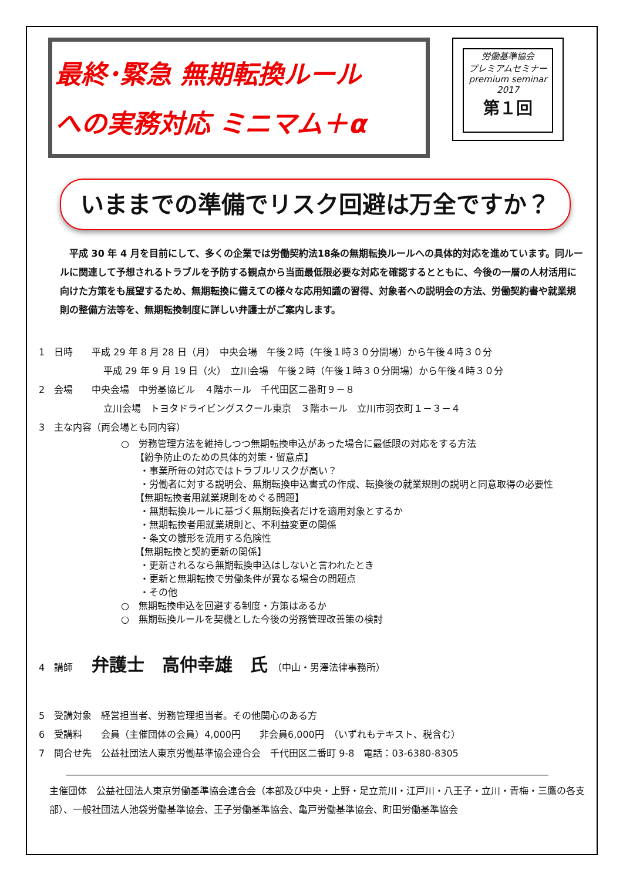最終･緊急 無期転換ルール
への実務対応 ミニマム＋α
労働基準協会
プレミアムセミナー
premium seminar
2017
第１回
いままでの準備でリスク回避は万全ですか？
　平成 30 年 4 月を目前にして、多くの企業では労働契約法18条の無期転換ルールへの具体的対応を進めています。同ルールに関連して予想されるトラブルを予防する観点から当面最低限必要な対応を確認するとともに、今後の一層の人材活用に向けた方策をも展望するため、無期転換に備えての様々な応用知識の習得、対象者への説明会の方法、労働契約書や就業規則の整備方法等を、無期転換制度に詳しい弁護士がご案内します。
1　日時　　平成 29 年 8 月 28 日（月）　中央会場　午後２時（午後１時３０分開場）から午後４時３０分
平成 29 年 9 月 19 日（火）　立川会場　午後２時（午後１時３０分開場）から午後４時３０分
2　会場　　中央会場　中労基協ビル　４階ホール　千代田区二番町９－８
立川会場　トヨタドライビングスクール東京　３階ホール　立川市羽衣町１－３－４
3　主な内容（両会場とも同内容）
○　労務管理方法を維持しつつ無期転換申込があった場合に最低限の対応をする方法
　　【紛争防止のための具体的対策・留意点】
　　・事業所毎の対応ではトラブルリスクが高い？
　　・労働者に対する説明会、無期転換申込書式の作成、転換後の就業規則の説明と同意取得の必要性
　　【無期転換者用就業規則をめぐる問題】
　　・無期転換ルールに基づく無期転換者だけを適用対象とするか
　　・無期転換者用就業規則と、不利益変更の関係
　　・条文の雛形を流用する危険性
　　【無期転換と契約更新の関係】
　　・更新されるなら無期転換申込はしないと言われたとき
　　・更新と無期転換で労働条件が異なる場合の問題点
　　・その他
○　無期転換申込を回避する制度・方策はあるか
○　無期転換ルールを契機とした今後の労務管理改善策の検討
4　講師　　弁護士　高仲幸雄　氏　（中山・男澤法律事務所）
5　受講対象　経営担当者、労務管理担当者。その他関心のある方
6　受講料　　会員（主催団体の会員）4,000円　　非会員6,000円　（いずれもテキスト、税含む）
7　問合せ先　公益社団法人東京労働基準協会連合会　千代田区二番町 9-8　電話：03-6380-8305
主催団体　公益社団法人東京労働基準協会連合会（本部及び中央・上野・足立荒川・江戸川・八王子・立川・青梅・三鷹の各支部）、一般社団法人池袋労働基準協会、王子労働基準協会、亀戸労働基準協会、町田労働基準協会